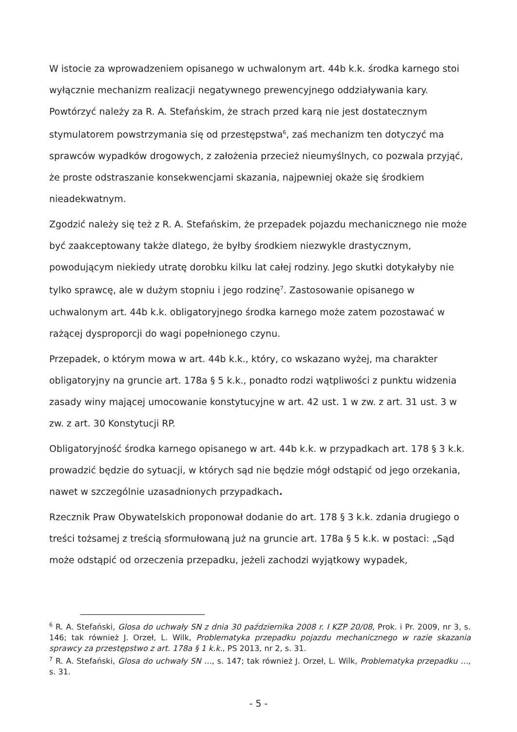W istocie za wprowadzeniem opisanego w uchwalonym art. 44b k.k. środka karnego stoi wyłącznie mechanizm realizacji negatywnego prewencyjnego oddziaływania kary. Powtórzyć należy za R. A. Stefańskim, że strach przed karą nie jest dostatecznym stymulatorem powstrzymania się od przestępstwa<sup>6</sup>, zaś mechanizm ten dotyczyć ma sprawców wypadków drogowych, z założenia przecież nieumyślnych, co pozwala przyjąć, że proste odstraszanie konsekwencjami skazania, najpewniej okaże się środkiem nieadekwatnym.
Zgodzić należy się też z R. A. Stefańskim, że przepadek pojazdu mechanicznego nie może być zaakceptowany także dlatego, że byłby środkiem niezwykle drastycznym, powodującym niekiedy utratę dorobku kilku lat całej rodziny. Jego skutki dotykałyby nie tylko sprawcę, ale w dużym stopniu i jego rodzinę<sup>7</sup>. Zastosowanie opisanego w uchwalonym art. 44b k.k. obligatoryjnego środka karnego może zatem pozostawać w rażącej dysproporcji do wagi popełnionego czynu.
Przepadek, o którym mowa w art. 44b k.k., który, co wskazano wyżej, ma charakter obligatoryjny na gruncie art. 178a § 5 k.k., ponadto rodzi wątpliwości z punktu widzenia zasady winy mającej umocowanie konstytucyjne w art. 42 ust. 1 w zw. z art. 31 ust. 3 w zw. z art. 30 Konstytucji RP.
Obligatoryjność środka karnego opisanego w art. 44b k.k. w przypadkach art. 178 § 3 k.k. prowadzić będzie do sytuacji, w których sąd nie będzie mógł odstąpić od jego orzekania, nawet w szczególnie uzasadnionych przypadkach.
Rzecznik Praw Obywatelskich proponował dodanie do art. 178 § 3 k.k. zdania drugiego o treści tożsamej z treścią sformułowaną już na gruncie art. 178a § 5 k.k. w postaci: „Sąd może odstąpić od orzeczenia przepadku, jeżeli zachodzi wyjątkowy wypadek,
<sup>6</sup> R. A. Stefański, Glosa do uchwały SN z dnia 30 października 2008 r. I KZP 20/08, Prok. i Pr. 2009, nr 3, s. 146; tak również J. Orzeł, L. Wilk, Problematyka przepadku pojazdu mechanicznego w razie skazania sprawcy za przestępstwo z art. 178a § 1 k.k., PS 2013, nr 2, s. 31.
<sup>7</sup> R. A. Stefański, Glosa do uchwały SN …, s. 147; tak również J. Orzeł, L. Wilk, Problematyka przepadku …, s. 31.
- 5 -